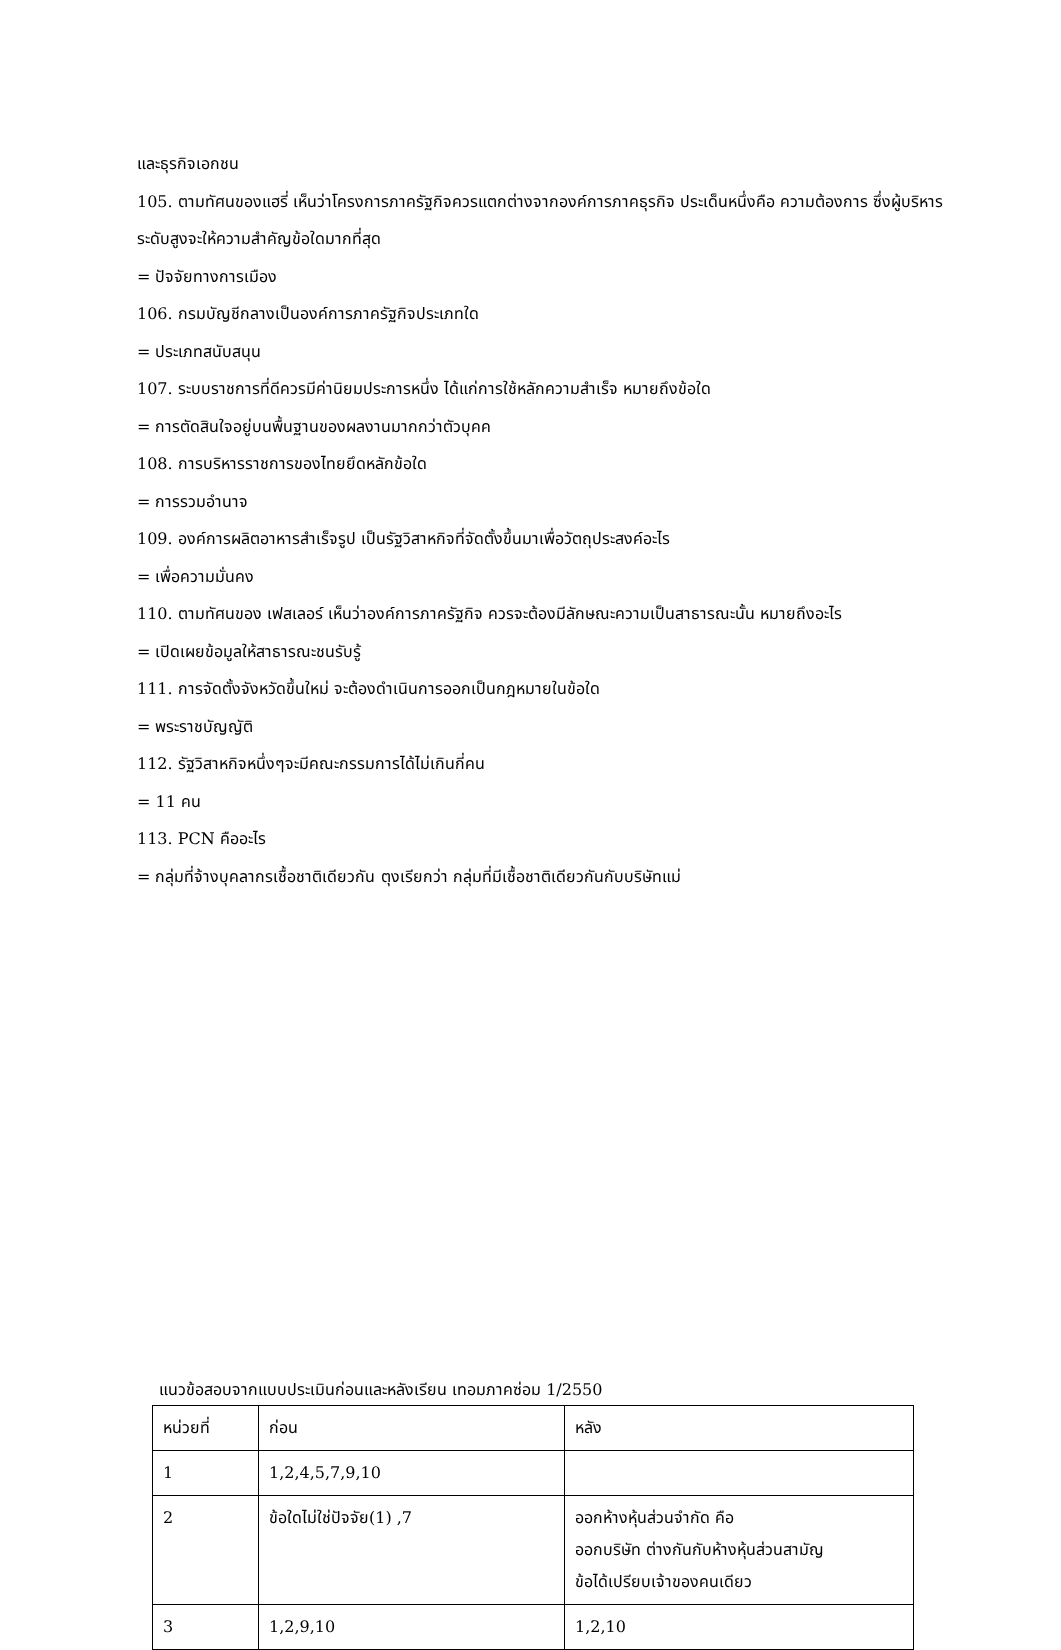และธุรกิจเอกชน
105. ตามทัศนของแฮรี่ เห็นว่าโครงการภาครัฐกิจควรแตกต่างจากองค์การภาคธุรกิจ ประเด็นหนึ่งคือ ความต้องการ ซึ่งผู้บริหารระดับสูงจะให้ความสำคัญข้อใดมากที่สุด
= ปัจจัยทางการเมือง
106. กรมบัญชีกลางเป็นองค์การภาครัฐกิจประเภทใด
= ประเภทสนับสนุน
107. ระบบราชการที่ดีควรมีค่านิยมประการหนึ่ง ได้แก่การใช้หลักความสำเร็จ หมายถึงข้อใด
= การตัดสินใจอยู่บนพื้นฐานของผลงานมากกว่าตัวบุคค
108. การบริหารราชการของไทยยึดหลักข้อใด
= การรวมอำนาจ
109. องค์การผลิตอาหารสำเร็จรูป เป็นรัฐวิสาหกิจที่จัดตั้งขึ้นมาเพื่อวัตถุประสงค์อะไร
= เพื่อความมั่นคง
110. ตามทัศนของ เฟสเลอร์ เห็นว่าองค์การภาครัฐกิจ ควรจะต้องมีลักษณะความเป็นสาธารณะนั้น หมายถึงอะไร
= เปิดเผยข้อมูลให้สาธารณะชนรับรู้
111. การจัดตั้งจังหวัดขึ้นใหม่ จะต้องดำเนินการออกเป็นกฎหมายในข้อใด
= พระราชบัญญัติ
112. รัฐวิสาหกิจหนึ่งๆจะมีคณะกรรมการได้ไม่เกินกี่คน
= 11 คน
113. PCN คืออะไร
= กลุ่มที่จ้างบุคลากรเชื้อชาติเดียวกัน ตุงเรียกว่า กลุ่มที่มีเชื้อชาติเดียวกันกับบริษัทแม่
แนวข้อสอบจากแบบประเมินก่อนและหลังเรียน เทอมภาคซ่อม 1/2550
| หน่วยที่ | ก่อน | หลัง |
| 1 | 1,2,4,5,7,9,10 | |
| 2 | ข้อใดไม่ใช่ปัจจัย(1) ,7 | ออกห้างหุ้นส่วนจำกัด คือ ออกบริษัท ต่างกันกับห้างหุ้นส่วนสามัญ ข้อได้เปรียบเจ้าของคนเดียว |
| 3 | 1,2,9,10 | 1,2,10 |